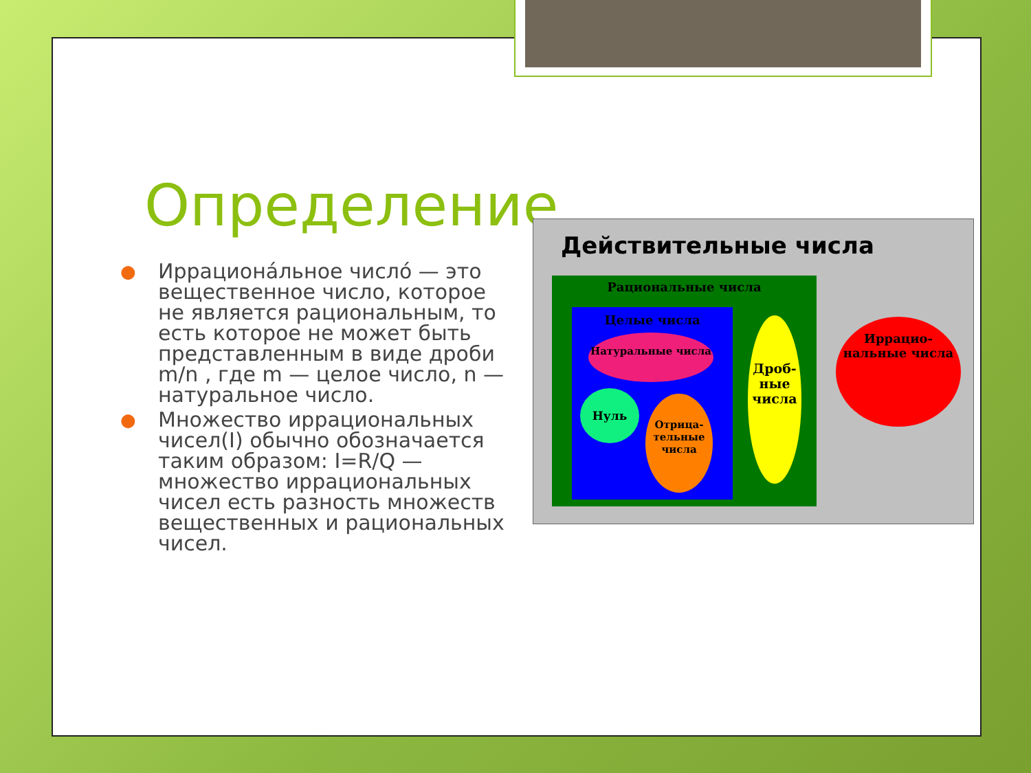Определение
● Иррациона́льное число́ — это вещественное число, которое не является рациональным, то есть которое не может быть представленным в виде дроби m/n , где m — целое число, n — натуральное число.
● Множество иррациональных чисел(I) обычно обозначается таким образом: I=R/Q — множество иррациональных чисел есть разность множеств вещественных и рациональных чисел.
Действительные числа
Рациональные числа
Целые числа
Натуральные числа
Нуль
Отрица-тельные числа
Дроб-ные числа
Иррацио-нальные числа